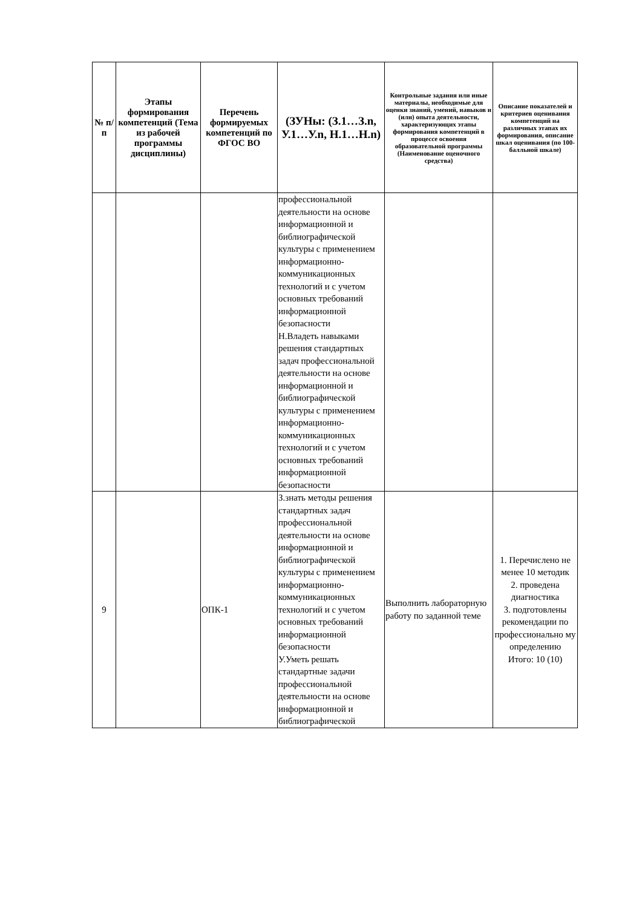| № п/п | Этапы формирования компетенций (Тема из рабочей программы дисциплины) | Перечень формируемых компетенций по ФГОС ВО | (ЗУНы: (З.1…З.n, У.1…У.n, Н.1…Н.n) | Контрольные задания или иные материалы, необходимые для оценки знаний, умений, навыков и (или) опыта деятельности, характеризующих этапы формирования компетенций в процессе освоения образовательной программы (Наименование оценочного средства) | Описание показателей и критериев оценивания компетенций на различных этапах их формирования, описание шкал оценивания (по 100-балльной шкале) |
| --- | --- | --- | --- | --- | --- |
| | | | профессиональной деятельности на основе информационной и библиографической культуры с применением информационно-коммуникационных технологий и с учетом основных требований информационной безопасности Н.Владеть навыками решения стандартных задач профессиональной деятельности на основе информационной и библиографической культуры с применением информационно-коммуникационных технологий и с учетом основных требований информационной безопасности | | |
| 9 | | ОПК-1 | З.знать методы решения стандартных задач профессиональной деятельности на основе информационной и библиографической культуры с применением информационно-коммуникационных технологий и с учетом основных требований информационной безопасности У.Уметь решать стандартные задачи профессиональной деятельности на основе информационной и библиографической | Выполнить лабораторную работу по заданной теме | 1. Перечислено не менее 10 методик 2. проведена диагностика 3. подготовлены рекомендации по профессионально му определению Итого: 10 (10) |